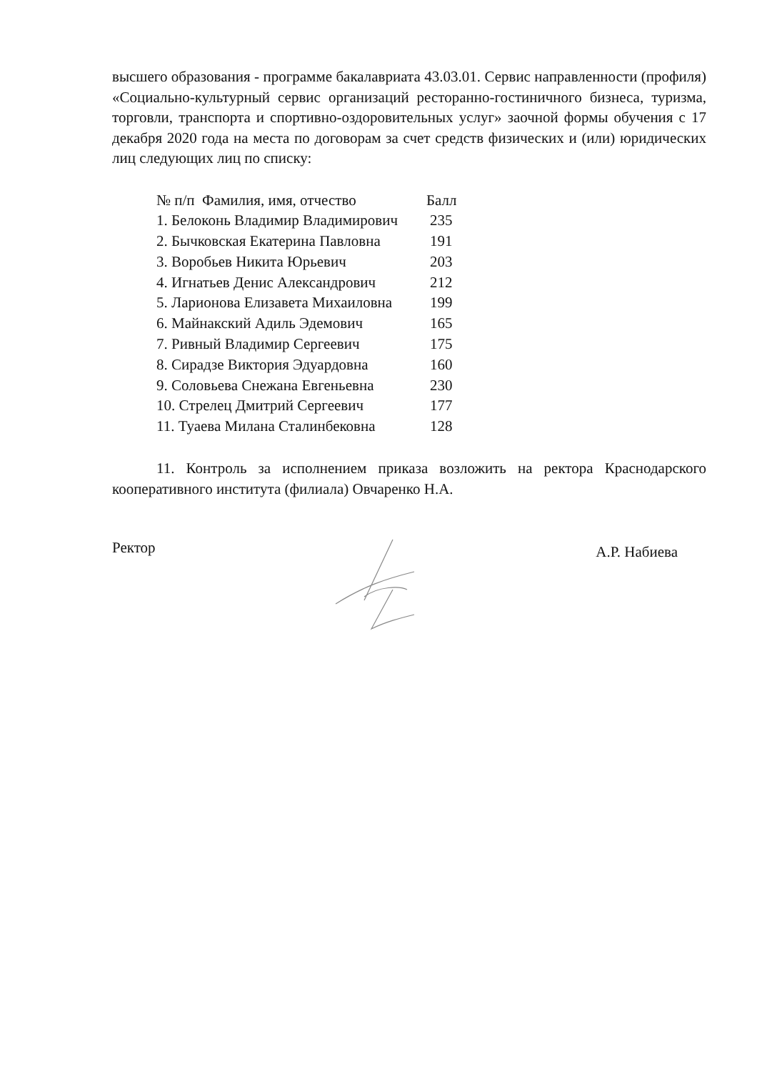высшего образования - программе бакалавриата 43.03.01. Сервис направленности (профиля) «Социально-культурный сервис организаций ресторанно-гостиничного бизнеса, туризма, торговли, транспорта и спортивно-оздоровительных услуг» заочной формы обучения с 17 декабря 2020 года на места по договорам за счет средств физических и (или) юридических лиц следующих лиц по списку:
| № п/п Фамилия, имя, отчество | Балл |
| --- | --- |
| 1. Белоконь Владимир Владимирович | 235 |
| 2. Бычковская Екатерина Павловна | 191 |
| 3. Воробьев Никита Юрьевич | 203 |
| 4. Игнатьев Денис Александрович | 212 |
| 5. Ларионова Елизавета Михаиловна | 199 |
| 6. Майнакский Адиль Эдемович | 165 |
| 7. Ривный Владимир Сергеевич | 175 |
| 8. Сирадзе Виктория Эдуардовна | 160 |
| 9. Соловьева Снежана Евгеньевна | 230 |
| 10. Стрелец Дмитрий Сергеевич | 177 |
| 11. Туаева Милана Сталинбековна | 128 |
11. Контроль за исполнением приказа возложить на ректора Краснодарского кооперативного института (филиала) Овчаренко Н.А.
Ректор А.Р. Набиева